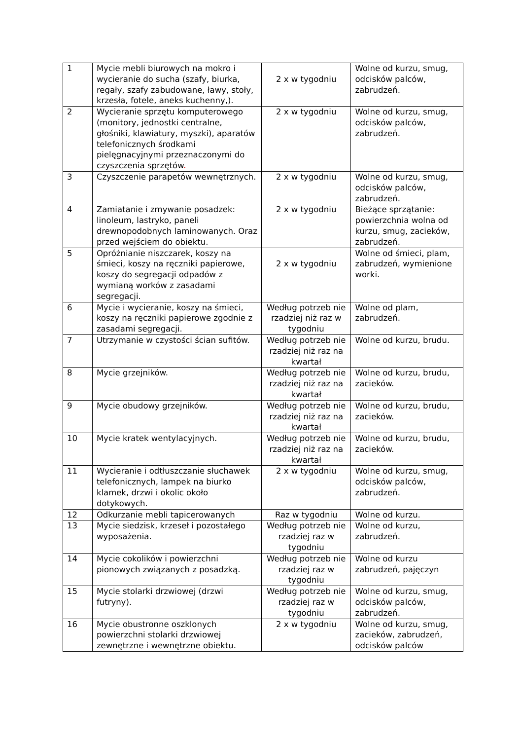| 1 | Mycie mebli biurowych na mokro i wycieranie do sucha (szafy, biurka, regały, szafy zabudowane, ławy, stoły, krzesła, fotele, aneks kuchenny,). | 2 x w tygodniu | Wolne od kurzu, smug, odcisków palców, zabrudzeń. |
| 2 | Wycieranie sprzętu komputerowego (monitory, jednostki centralne, głośniki, klawiatury, myszki), aparatów telefonicznych środkami pielęgnacyjnymi przeznaczonymi do czyszczenia sprzętów . | 2 x w tygodniu | Wolne od kurzu, smug, odcisków palców, zabrudzeń. |
| 3 | Czyszczenie parapetów wewnętrznych. | 2 x w tygodniu | Wolne od kurzu, smug, odcisków palców, zabrudzeń. |
| 4 | Zamiatanie i zmywanie posadzek: linoleum, lastryko, paneli drewnopodobnych laminowanych. Oraz przed wejściem do obiektu. | 2 x w tygodniu | Bieżące sprzątanie: powierzchnia wolna od kurzu, smug, zacieków, zabrudzeń. |
| 5 | Opróżnianie niszczarek, koszy na śmieci, koszy na ręczniki papierowe, koszy do segregacji odpadów z wymianą worków z zasadami segregacji. | 2 x w tygodniu | Wolne od śmieci, plam, zabrudzeń, wymienione worki. |
| 6 | Mycie i wycieranie, koszy na śmieci, koszy na ręczniki papierowe zgodnie z zasadami segregacji. | Według potrzeb nie rzadziej niż raz w tygodniu | Wolne od plam, zabrudzeń. |
| 7 | Utrzymanie w czystości ścian sufitów. | Według potrzeb nie rzadziej niż raz na kwartał | Wolne od kurzu, brudu. |
| 8 | Mycie grzejników. | Według potrzeb nie rzadziej niż raz na kwartał | Wolne od kurzu, brudu, zacieków. |
| 9 | Mycie obudowy grzejników. | Według potrzeb nie rzadziej niż raz na kwartał | Wolne od kurzu, brudu, zacieków. |
| 10 | Mycie kratek wentylacyjnych. | Według potrzeb nie rzadziej niż raz na kwartał | Wolne od kurzu, brudu, zacieków. |
| 11 | Wycieranie i odtłuszczanie słuchawek telefonicznych, lampek na biurko klamek, drzwi i okolic około dotykowych. | 2 x w tygodniu | Wolne od kurzu, smug, odcisków palców, zabrudzeń. |
| 12 | Odkurzanie mebli tapicerowanych | Raz w tygodniu | Wolne od kurzu. |
| 13 | Mycie siedzisk, krzeseł i pozostałego wyposażenia. | Według potrzeb nie rzadziej raz w tygodniu | Wolne od kurzu, zabrudzeń. |
| 14 | Mycie cokolików i powierzchni pionowych związanych z posadzką. | Według potrzeb nie rzadziej raz w tygodniu | Wolne od kurzu zabrudzeń, pajęczyn |
| 15 | Mycie stolarki drzwiowej (drzwi futryny). | Według potrzeb nie rzadziej raz w tygodniu | Wolne od kurzu, smug, odcisków palców, zabrudzeń. |
| 16 | Mycie obustronne oszklonych powierzchni stolarki drzwiowej zewnętrzne i wewnętrzne obiektu. | 2 x w tygodniu | Wolne od kurzu, smug, zacieków, zabrudzeń, odcisków palców |